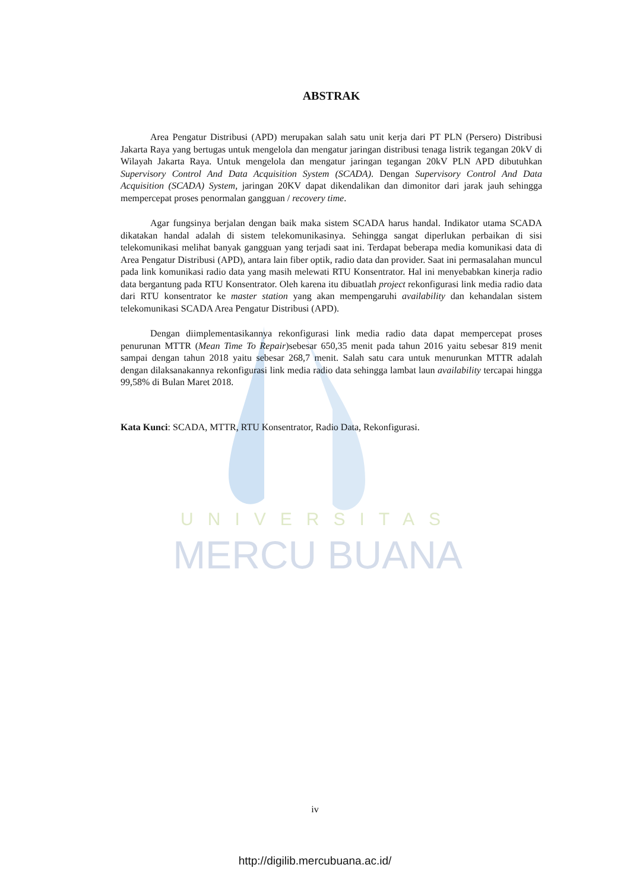UNIVERSITAS
MERCU BUANA
ABSTRAK
Area Pengatur Distribusi (APD) merupakan salah satu unit kerja dari PT PLN (Persero) Distribusi Jakarta Raya yang bertugas untuk mengelola dan mengatur jaringan distribusi tenaga listrik tegangan 20kV di Wilayah Jakarta Raya. Untuk mengelola dan mengatur jaringan tegangan 20kV PLN APD dibutuhkan Supervisory Control And Data Acquisition System (SCADA). Dengan Supervisory Control And Data Acquisition (SCADA) System, jaringan 20KV dapat dikendalikan dan dimonitor dari jarak jauh sehingga mempercepat proses penormalan gangguan / recovery time.
Agar fungsinya berjalan dengan baik maka sistem SCADA harus handal. Indikator utama SCADA dikatakan handal adalah di sistem telekomunikasinya. Sehingga sangat diperlukan perbaikan di sisi telekomunikasi melihat banyak gangguan yang terjadi saat ini. Terdapat beberapa media komunikasi data di Area Pengatur Distribusi (APD), antara lain fiber optik, radio data dan provider. Saat ini permasalahan muncul pada link komunikasi radio data yang masih melewati RTU Konsentrator. Hal ini menyebabkan kinerja radio data bergantung pada RTU Konsentrator. Oleh karena itu dibuatlah project rekonfigurasi link media radio data dari RTU konsentrator ke master station yang akan mempengaruhi availability dan kehandalan sistem telekomunikasi SCADA Area Pengatur Distribusi (APD).
Dengan diimplementasikannya rekonfigurasi link media radio data dapat mempercepat proses penurunan MTTR (Mean Time To Repair)sebesar 650,35 menit pada tahun 2016 yaitu sebesar 819 menit sampai dengan tahun 2018 yaitu sebesar 268,7 menit. Salah satu cara untuk menurunkan MTTR adalah dengan dilaksanakannya rekonfigurasi link media radio data sehingga lambat laun availability tercapai hingga 99,58% di Bulan Maret 2018.
Kata Kunci: SCADA, MTTR, RTU Konsentrator, Radio Data, Rekonfigurasi.
iv
http://digilib.mercubuana.ac.id/